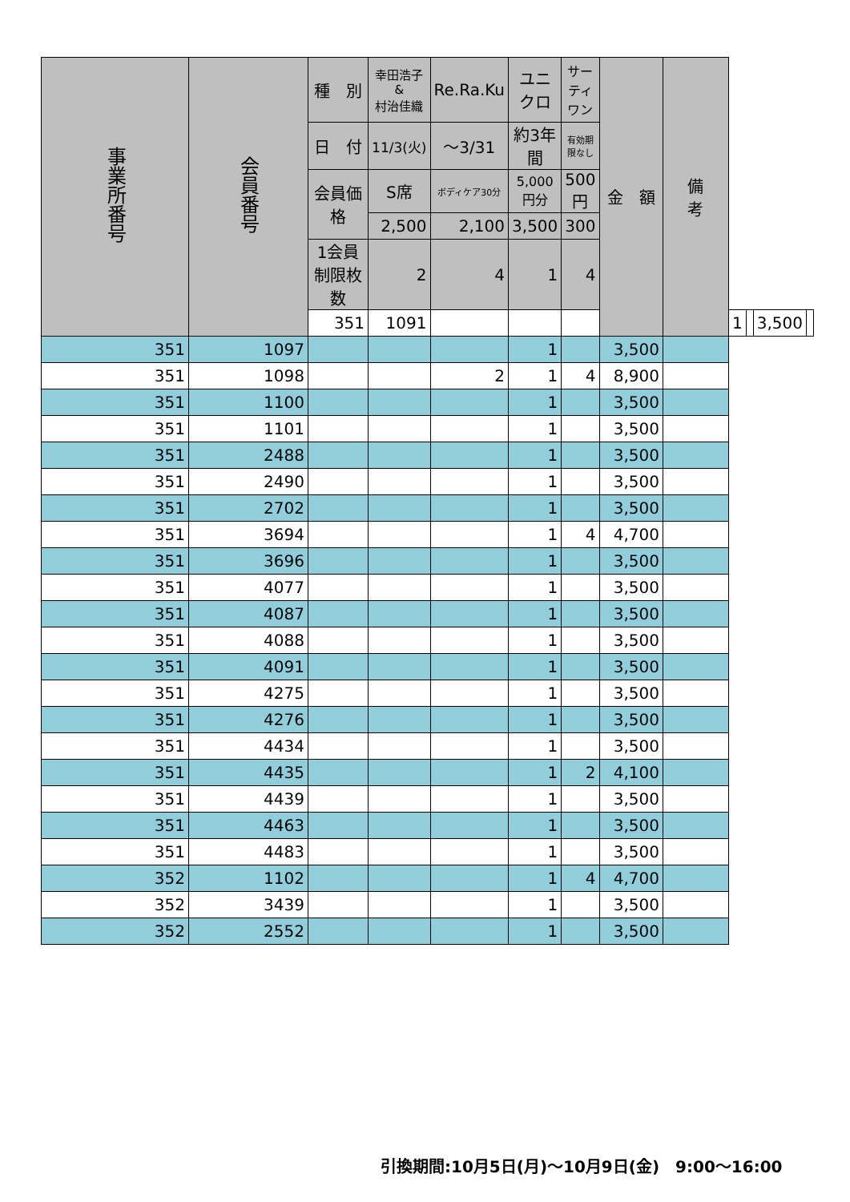| 事業所番号 | 会員番号 | 種 別 | 幸田浩子 & 村治佳織 | Re.Ra.Ku | ユニクロ | サーティ ワン | 金 額 | 備 考 | | | | |
| --- | --- | --- | --- | --- | --- | --- | --- | --- | --- | --- | --- | --- |
| | | 日 付 | 11/3(火) | ～3/31 | 約3年間 | 有効期限なし | | | | | | |
| | | 会員価格 | S席 | ボディケア30分 | 5,000円分 | 500円 | | | | | | |
| | | | 2,500 | 2,100 | 3,500 | 300 | | | | | | |
| | | 1会員制限枚数 | 2 | 4 | 1 | 4 | | | | | | |
| | | 351 | 1091 | | | | | | 1 | | 3,500 | |
| 351 | 1097 | | | | 1 | | 3,500 | | | | | |
| 351 | 1098 | | | 2 | 1 | 4 | 8,900 | | | | | |
| 351 | 1100 | | | | 1 | | 3,500 | | | | | |
| 351 | 1101 | | | | 1 | | 3,500 | | | | | |
| 351 | 2488 | | | | 1 | | 3,500 | | | | | |
| 351 | 2490 | | | | 1 | | 3,500 | | | | | |
| 351 | 2702 | | | | 1 | | 3,500 | | | | | |
| 351 | 3694 | | | | 1 | 4 | 4,700 | | | | | |
| 351 | 3696 | | | | 1 | | 3,500 | | | | | |
| 351 | 4077 | | | | 1 | | 3,500 | | | | | |
| 351 | 4087 | | | | 1 | | 3,500 | | | | | |
| 351 | 4088 | | | | 1 | | 3,500 | | | | | |
| 351 | 4091 | | | | 1 | | 3,500 | | | | | |
| 351 | 4275 | | | | 1 | | 3,500 | | | | | |
| 351 | 4276 | | | | 1 | | 3,500 | | | | | |
| 351 | 4434 | | | | 1 | | 3,500 | | | | | |
| 351 | 4435 | | | | 1 | 2 | 4,100 | | | | | |
| 351 | 4439 | | | | 1 | | 3,500 | | | | | |
| 351 | 4463 | | | | 1 | | 3,500 | | | | | |
| 351 | 4483 | | | | 1 | | 3,500 | | | | | |
| 352 | 1102 | | | | 1 | 4 | 4,700 | | | | | |
| 352 | 3439 | | | | 1 | | 3,500 | | | | | |
| 352 | 2552 | | | | 1 | | 3,500 | | | | | |
引換期間:10月5日(月)～10月9日(金)　9:00～16:00